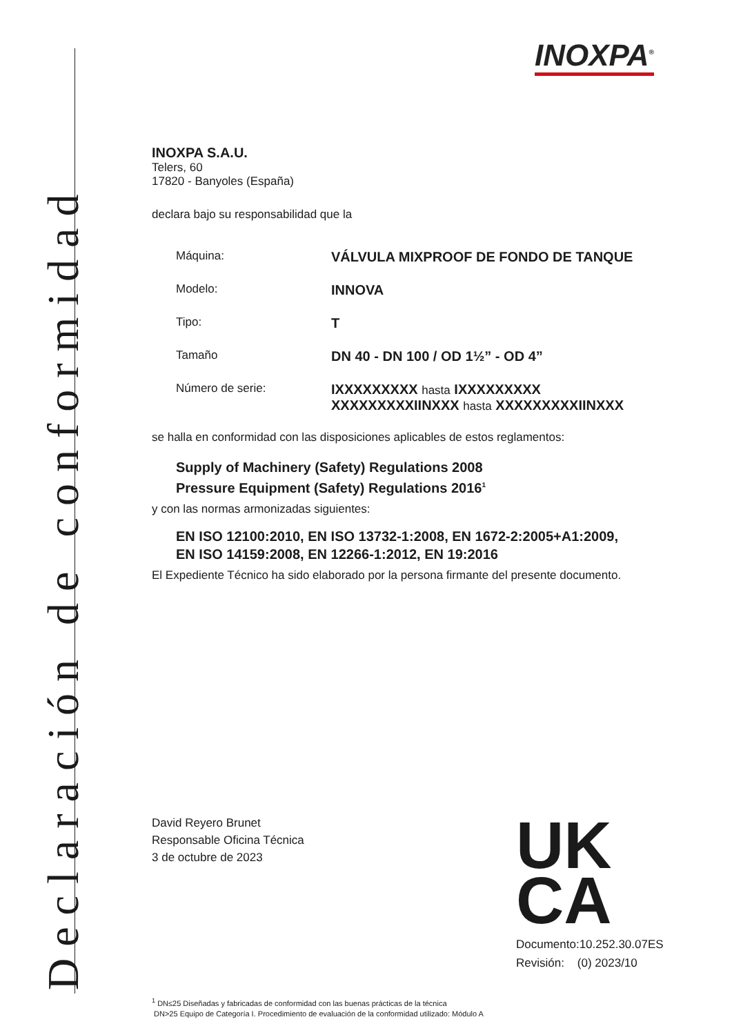Declaración de conformidad
INOXPA<sup>®</sup>
INOXPA S.A.U.
Telers, 60
17820 - Banyoles (España)
declara bajo su responsabilidad que la
Máquina:
VÁLVULA MIXPROOF DE FONDO DE TANQUE
Modelo:
INNOVA
Tipo:
T
Tamaño
DN 40 - DN 100 / OD 1½” - OD 4”
Número de serie:
IXXXXXXXXX hasta IXXXXXXXXX
XXXXXXXXXIINXXX hasta XXXXXXXXXIINXXX
se halla en conformidad con las disposiciones aplicables de estos reglamentos:
Supply of Machinery (Safety) Regulations 2008
Pressure Equipment (Safety) Regulations 2016<sup>1</sup>
y con las normas armonizadas siguientes:
EN ISO 12100:2010, EN ISO 13732-1:2008, EN 1672-2:2005+A1:2009,
EN ISO 14159:2008, EN 12266-1:2012, EN 19:2016
El Expediente Técnico ha sido elaborado por la persona firmante del presente documento.
David Reyero Brunet
Responsable Oficina Técnica
3 de octubre de 2023
UK
CA
Documento:10.252.30.07ES
Revisión: (0) 2023/10
<sup>1</sup> DN≤25 Diseñadas y fabricadas de conformidad con las buenas prácticas de la técnica
DN>25 Equipo de Categoría I. Procedimiento de evaluación de la conformidad utilizado: Módulo A